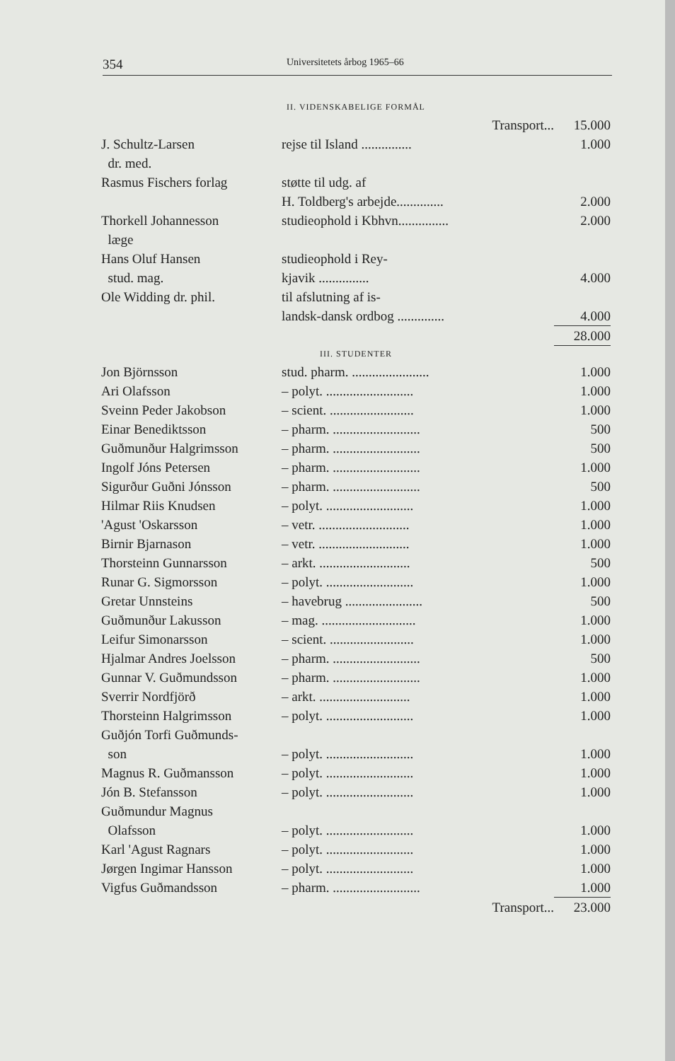354 Universitetets årbog 1965–66
II. VIDENSKABELIGE FORMÅL
| | Transport... | 15.000 |
| J. Schultz-Larsen | rejse til Island ............... | 1.000 |
| dr. med. | | |
| Rasmus Fischers forlag | støtte til udg. af | |
| | H. Toldberg's arbejde.............. | 2.000 |
| Thorkell Johannesson | studieophold i Kbhvn............... | 2.000 |
| læge | | |
| Hans Oluf Hansen | studieophold i Rey- | |
| stud. mag. | kjavik ............... | 4.000 |
| Ole Widding dr. phil. | til afslutning af is- | |
| | landsk-dansk ordbog .............. | 4.000 |
| | | 28.000 |
III. STUDENTER
| Jon Björnsson | stud. pharm. ....................... | 1.000 |
| Ari Olafsson | – polyt. .......................... | 1.000 |
| Sveinn Peder Jakobson | – scient. ......................... | 1.000 |
| Einar Benediktsson | – pharm. .......................... | 500 |
| Guðmunður Halgrimsson | – pharm. .......................... | 500 |
| Ingolf Jóns Petersen | – pharm. .......................... | 1.000 |
| Sigurður Guðni Jónsson | – pharm. .......................... | 500 |
| Hilmar Riis Knudsen | – polyt. .......................... | 1.000 |
| 'Agust 'Oskarsson | – vetr. ........................... | 1.000 |
| Birnir Bjarnason | – vetr. ........................... | 1.000 |
| Thorsteinn Gunnarsson | – arkt. ........................... | 500 |
| Runar G. Sigmorsson | – polyt. .......................... | 1.000 |
| Gretar Unnsteins | – havebrug ....................... | 500 |
| Guðmunður Lakusson | – mag. ............................ | 1.000 |
| Leifur Simonarsson | – scient. ......................... | 1.000 |
| Hjalmar Andres Joelsson | – pharm. .......................... | 500 |
| Gunnar V. Guðmundsson | – pharm. .......................... | 1.000 |
| Sverrir Nordfjörð | – arkt. ........................... | 1.000 |
| Thorsteinn Halgrimsson | – polyt. .......................... | 1.000 |
| Guðjón Torfi Guðmunds- | | |
| son | – polyt. .......................... | 1.000 |
| Magnus R. Guðmansson | – polyt. .......................... | 1.000 |
| Jón B. Stefansson | – polyt. .......................... | 1.000 |
| Guðmundur Magnus | | |
| Olafsson | – polyt. .......................... | 1.000 |
| Karl 'Agust Ragnars | – polyt. .......................... | 1.000 |
| Jørgen Ingimar Hansson | – polyt. .......................... | 1.000 |
| Vigfus Guðmandsson | – pharm. .......................... | 1.000 |
| | Transport... | 23.000 |